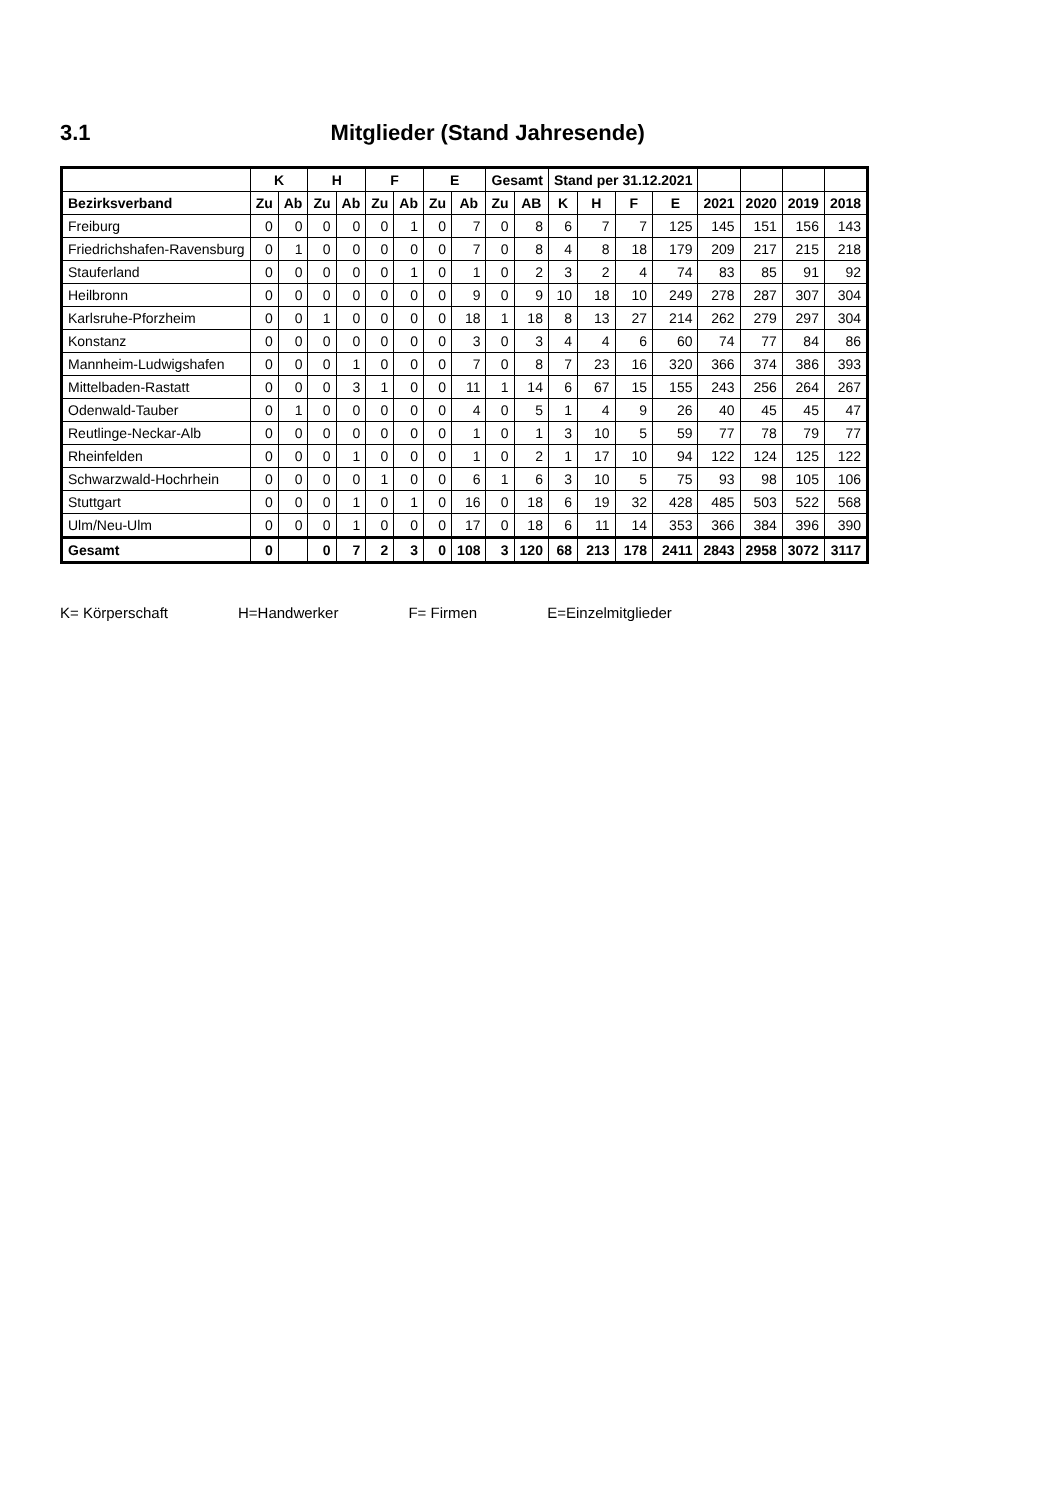3.1 Mitglieder (Stand Jahresende)
| | K | | H | | F | | E | | Gesamt | | Stand per 31.12.2021 | | | | | | | |
| --- | --- | --- | --- | --- | --- | --- | --- | --- | --- | --- | --- | --- | --- | --- | --- | --- | --- | --- |
| Bezirksverband | Zu | Ab | Zu | Ab | Zu | Ab | Zu | Ab | Zu | AB | K | H | F | E | 2021 | 2020 | 2019 | 2018 |
| Freiburg | 0 | 0 | 0 | 0 | 0 | 1 | 0 | 7 | 0 | 8 | 6 | 7 | 7 | 125 | 145 | 151 | 156 | 143 |
| Friedrichshafen-Ravensburg | 0 | 1 | 0 | 0 | 0 | 0 | 0 | 7 | 0 | 8 | 4 | 8 | 18 | 179 | 209 | 217 | 215 | 218 |
| Stauferland | 0 | 0 | 0 | 0 | 0 | 1 | 0 | 1 | 0 | 2 | 3 | 2 | 4 | 74 | 83 | 85 | 91 | 92 |
| Heilbronn | 0 | 0 | 0 | 0 | 0 | 0 | 0 | 9 | 0 | 9 | 10 | 18 | 10 | 249 | 278 | 287 | 307 | 304 |
| Karlsruhe-Pforzheim | 0 | 0 | 1 | 0 | 0 | 0 | 0 | 18 | 1 | 18 | 8 | 13 | 27 | 214 | 262 | 279 | 297 | 304 |
| Konstanz | 0 | 0 | 0 | 0 | 0 | 0 | 0 | 3 | 0 | 3 | 4 | 4 | 6 | 60 | 74 | 77 | 84 | 86 |
| Mannheim-Ludwigshafen | 0 | 0 | 0 | 1 | 0 | 0 | 0 | 7 | 0 | 8 | 7 | 23 | 16 | 320 | 366 | 374 | 386 | 393 |
| Mittelbaden-Rastatt | 0 | 0 | 0 | 3 | 1 | 0 | 0 | 11 | 1 | 14 | 6 | 67 | 15 | 155 | 243 | 256 | 264 | 267 |
| Odenwald-Tauber | 0 | 1 | 0 | 0 | 0 | 0 | 0 | 4 | 0 | 5 | 1 | 4 | 9 | 26 | 40 | 45 | 45 | 47 |
| Reutlinge-Neckar-Alb | 0 | 0 | 0 | 0 | 0 | 0 | 0 | 1 | 0 | 1 | 3 | 10 | 5 | 59 | 77 | 78 | 79 | 77 |
| Rheinfelden | 0 | 0 | 0 | 1 | 0 | 0 | 0 | 1 | 0 | 2 | 1 | 17 | 10 | 94 | 122 | 124 | 125 | 122 |
| Schwarzwald-Hochrhein | 0 | 0 | 0 | 0 | 1 | 0 | 0 | 6 | 1 | 6 | 3 | 10 | 5 | 75 | 93 | 98 | 105 | 106 |
| Stuttgart | 0 | 0 | 0 | 1 | 0 | 1 | 0 | 16 | 0 | 18 | 6 | 19 | 32 | 428 | 485 | 503 | 522 | 568 |
| Ulm/Neu-Ulm | 0 | 0 | 0 | 1 | 0 | 0 | 0 | 17 | 0 | 18 | 6 | 11 | 14 | 353 | 366 | 384 | 396 | 390 |
| Gesamt | 0 | | 0 | 7 | 2 | 3 | 0 | 108 | 3 | 120 | 68 | 213 | 178 | 2411 | 2843 | 2958 | 3072 | 3117 |
K= Körperschaft H=Handwerker F= Firmen E=Einzelmitglieder